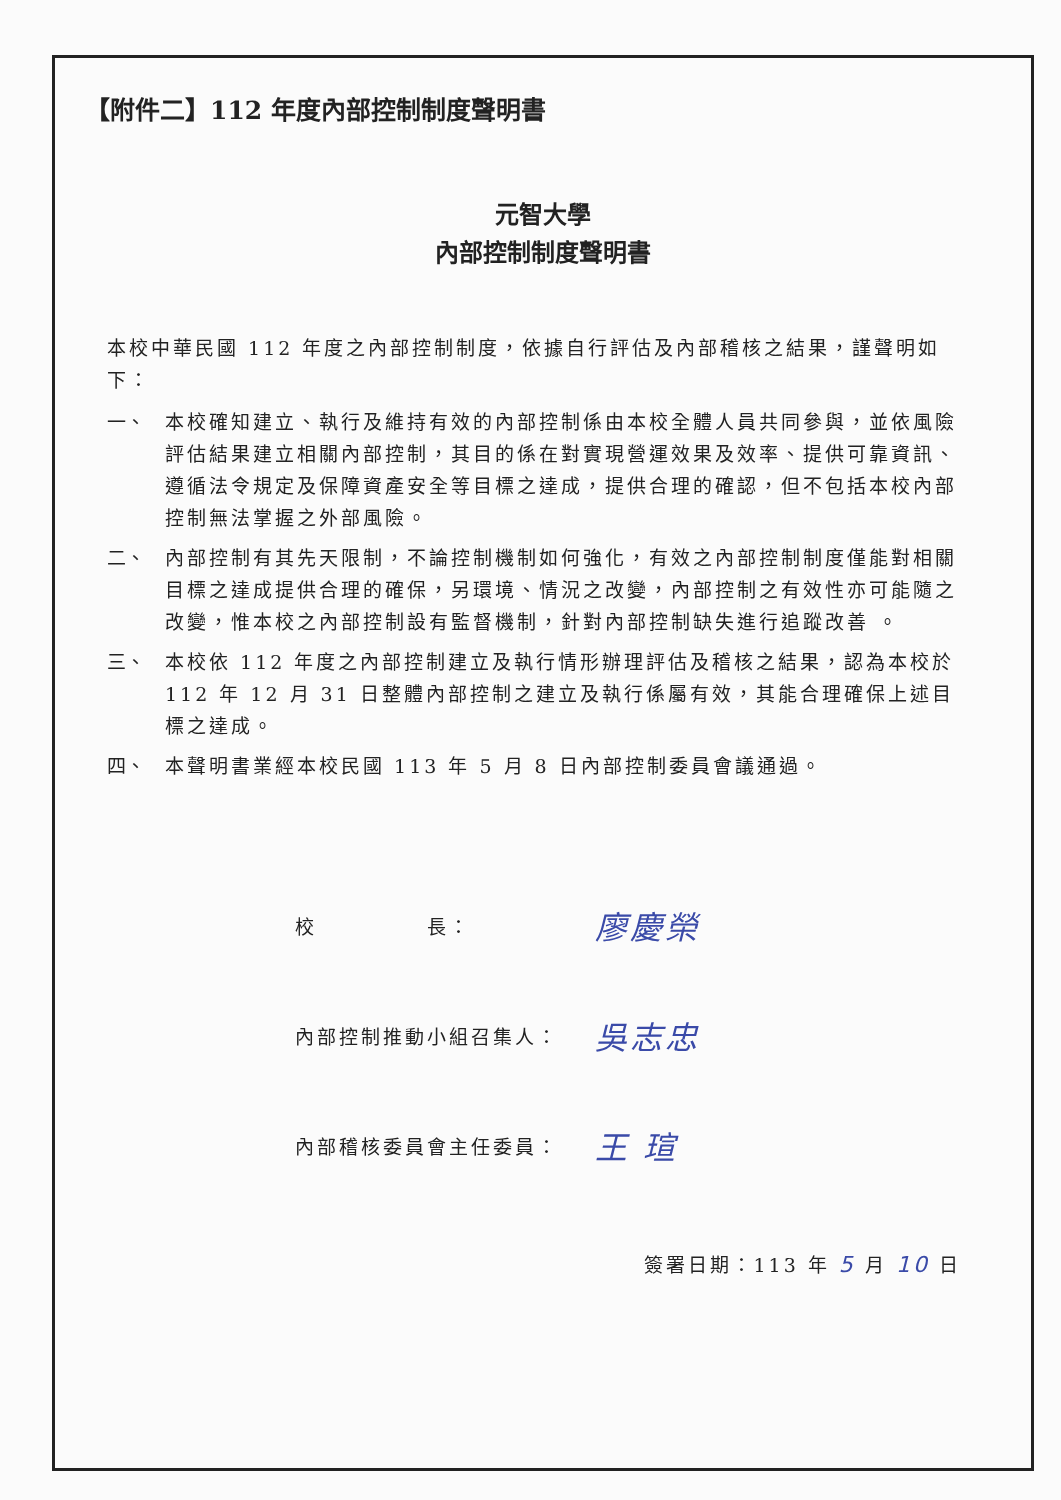【附件二】112 年度內部控制制度聲明書
元智大學
內部控制制度聲明書
本校中華民國 112 年度之內部控制制度，依據自行評估及內部稽核之結果，謹聲明如下：
一、 本校確知建立、執行及維持有效的內部控制係由本校全體人員共同參與，並依風險評估結果建立相關內部控制，其目的係在對實現營運效果及效率、提供可靠資訊、遵循法令規定及保障資產安全等目標之達成，提供合理的確認，但不包括本校內部控制無法掌握之外部風險。
二、 內部控制有其先天限制，不論控制機制如何強化，有效之內部控制制度僅能對相關目標之達成提供合理的確保，另環境、情況之改變，內部控制之有效性亦可能隨之改變，惟本校之內部控制設有監督機制，針對內部控制缺失進行追蹤改善 。
三、 本校依 112 年度之內部控制建立及執行情形辦理評估及稽核之結果，認為本校於 112 年 12 月 31 日整體內部控制之建立及執行係屬有效，其能合理確保上述目標之達成。
四、 本聲明書業經本校民國 113 年 5 月 8 日內部控制委員會議通過。
校　　　　　長： 廖慶榮
內部控制推動小組召集人： 吳志忠
內部稽核委員會主任委員： 王 瑄
簽署日期：113 年 5 月 10 日